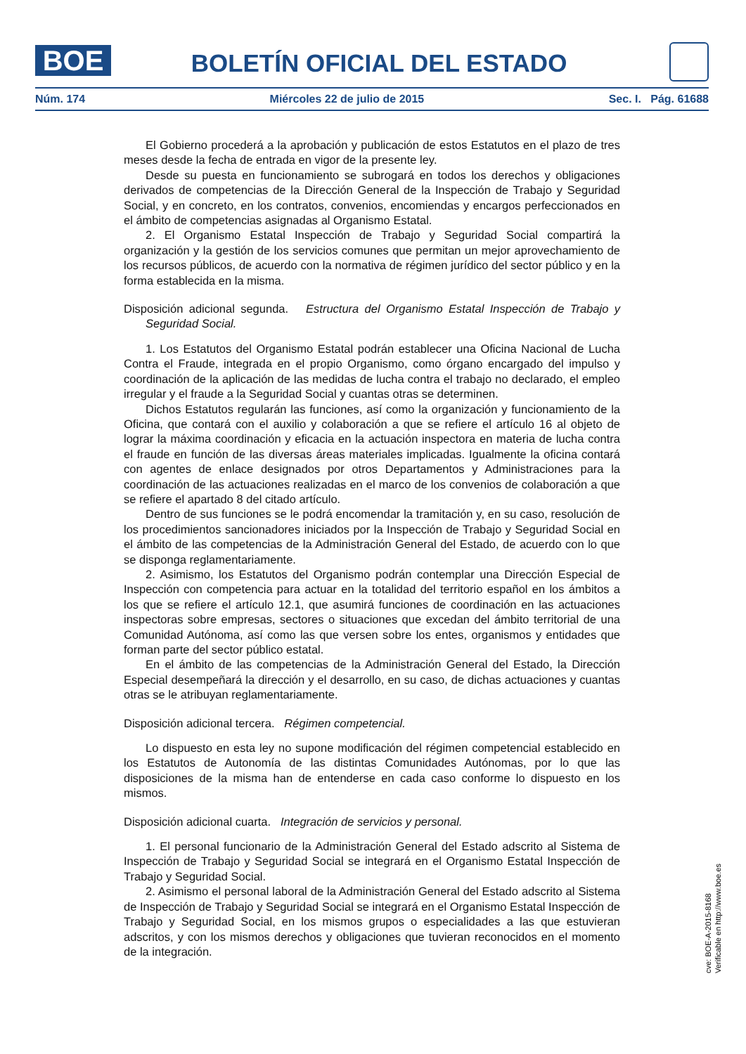BOE
BOLETÍN OFICIAL DEL ESTADO
Núm. 174 Miércoles 22 de julio de 2015 Sec. I. Pág. 61688
El Gobierno procederá a la aprobación y publicación de estos Estatutos en el plazo de tres meses desde la fecha de entrada en vigor de la presente ley.
Desde su puesta en funcionamiento se subrogará en todos los derechos y obligaciones derivados de competencias de la Dirección General de la Inspección de Trabajo y Seguridad Social, y en concreto, en los contratos, convenios, encomiendas y encargos perfeccionados en el ámbito de competencias asignadas al Organismo Estatal.
2. El Organismo Estatal Inspección de Trabajo y Seguridad Social compartirá la organización y la gestión de los servicios comunes que permitan un mejor aprovechamiento de los recursos públicos, de acuerdo con la normativa de régimen jurídico del sector público y en la forma establecida en la misma.
Disposición adicional segunda. Estructura del Organismo Estatal Inspección de Trabajo y Seguridad Social.
1. Los Estatutos del Organismo Estatal podrán establecer una Oficina Nacional de Lucha Contra el Fraude, integrada en el propio Organismo, como órgano encargado del impulso y coordinación de la aplicación de las medidas de lucha contra el trabajo no declarado, el empleo irregular y el fraude a la Seguridad Social y cuantas otras se determinen.
Dichos Estatutos regularán las funciones, así como la organización y funcionamiento de la Oficina, que contará con el auxilio y colaboración a que se refiere el artículo 16 al objeto de lograr la máxima coordinación y eficacia en la actuación inspectora en materia de lucha contra el fraude en función de las diversas áreas materiales implicadas. Igualmente la oficina contará con agentes de enlace designados por otros Departamentos y Administraciones para la coordinación de las actuaciones realizadas en el marco de los convenios de colaboración a que se refiere el apartado 8 del citado artículo.
Dentro de sus funciones se le podrá encomendar la tramitación y, en su caso, resolución de los procedimientos sancionadores iniciados por la Inspección de Trabajo y Seguridad Social en el ámbito de las competencias de la Administración General del Estado, de acuerdo con lo que se disponga reglamentariamente.
2. Asimismo, los Estatutos del Organismo podrán contemplar una Dirección Especial de Inspección con competencia para actuar en la totalidad del territorio español en los ámbitos a los que se refiere el artículo 12.1, que asumirá funciones de coordinación en las actuaciones inspectoras sobre empresas, sectores o situaciones que excedan del ámbito territorial de una Comunidad Autónoma, así como las que versen sobre los entes, organismos y entidades que forman parte del sector público estatal.
En el ámbito de las competencias de la Administración General del Estado, la Dirección Especial desempeñará la dirección y el desarrollo, en su caso, de dichas actuaciones y cuantas otras se le atribuyan reglamentariamente.
Disposición adicional tercera. Régimen competencial.
Lo dispuesto en esta ley no supone modificación del régimen competencial establecido en los Estatutos de Autonomía de las distintas Comunidades Autónomas, por lo que las disposiciones de la misma han de entenderse en cada caso conforme lo dispuesto en los mismos.
Disposición adicional cuarta. Integración de servicios y personal.
1. El personal funcionario de la Administración General del Estado adscrito al Sistema de Inspección de Trabajo y Seguridad Social se integrará en el Organismo Estatal Inspección de Trabajo y Seguridad Social.
2. Asimismo el personal laboral de la Administración General del Estado adscrito al Sistema de Inspección de Trabajo y Seguridad Social se integrará en el Organismo Estatal Inspección de Trabajo y Seguridad Social, en los mismos grupos o especialidades a las que estuvieran adscritos, y con los mismos derechos y obligaciones que tuvieran reconocidos en el momento de la integración.
cve: BOE-A-2015-8168
Verificable en http://www.boe.es